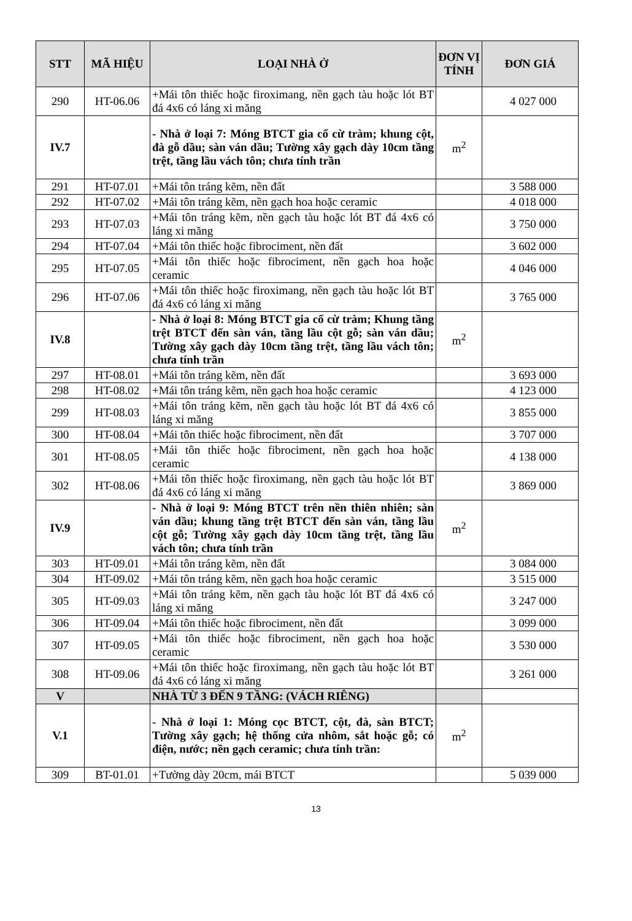| STT | MÃ HIỆU | LOẠI NHÀ Ở | ĐƠN VỊ TÍNH | ĐƠN GIÁ |
| --- | --- | --- | --- | --- |
| 290 | HT-06.06 | +Mái tôn thiếc hoặc firoximang, nền gạch tàu hoặc lót BT đá 4x6 có láng xi măng | | 4 027 000 |
| IV.7 | | - Nhà ở loại 7: Móng BTCT gia cố cừ tràm; khung cột, đà gỗ dầu; sàn ván dầu; Tường xây gạch dày 10cm tầng trệt, tầng lầu vách tôn; chưa tính trần | m<sup>2</sup> | |
| 291 | HT-07.01 | +Mái tôn tráng kẽm, nền đất | | 3 588 000 |
| 292 | HT-07.02 | +Mái tôn tráng kẽm, nền gạch hoa hoặc ceramic | | 4 018 000 |
| 293 | HT-07.03 | +Mái tôn tráng kẽm, nền gạch tàu hoặc lót BT đá 4x6 có láng xi măng | | 3 750 000 |
| 294 | HT-07.04 | +Mái tôn thiếc hoặc fibrociment, nền đất | | 3 602 000 |
| 295 | HT-07.05 | +Mái tôn thiếc hoặc fibrociment, nền gạch hoa hoặc ceramic | | 4 046 000 |
| 296 | HT-07.06 | +Mái tôn thiếc hoặc firoximang, nền gạch tàu hoặc lót BT đá 4x6 có láng xi măng | | 3 765 000 |
| IV.8 | | - Nhà ở loại 8: Móng BTCT gia cố cừ tràm; Khung tầng trệt BTCT đến sàn ván, tầng lầu cột gỗ; sàn ván dầu; Tường xây gạch dày 10cm tầng trệt, tầng lầu vách tôn; chưa tính trần | m<sup>2</sup> | |
| 297 | HT-08.01 | +Mái tôn tráng kẽm, nền đất | | 3 693 000 |
| 298 | HT-08.02 | +Mái tôn tráng kẽm, nền gạch hoa hoặc ceramic | | 4 123 000 |
| 299 | HT-08.03 | +Mái tôn tráng kẽm, nền gạch tàu hoặc lót BT đá 4x6 có láng xi măng | | 3 855 000 |
| 300 | HT-08.04 | +Mái tôn thiếc hoặc fibrociment, nền đất | | 3 707 000 |
| 301 | HT-08.05 | +Mái tôn thiếc hoặc fibrociment, nền gạch hoa hoặc ceramic | | 4 138 000 |
| 302 | HT-08.06 | +Mái tôn thiếc hoặc firoximang, nền gạch tàu hoặc lót BT đá 4x6 có láng xi măng | | 3 869 000 |
| IV.9 | | - Nhà ở loại 9: Móng BTCT trên nền thiên nhiên; sàn ván dầu; khung tầng trệt BTCT đến sàn ván, tầng lầu cột gỗ; Tường xây gạch dày 10cm tầng trệt, tầng lầu vách tôn; chưa tính trần | m<sup>2</sup> | |
| 303 | HT-09.01 | +Mái tôn tráng kẽm, nền đất | | 3 084 000 |
| 304 | HT-09.02 | +Mái tôn tráng kẽm, nền gạch hoa hoặc ceramic | | 3 515 000 |
| 305 | HT-09.03 | +Mái tôn tráng kẽm, nền gạch tàu hoặc lót BT đá 4x6 có láng xi măng | | 3 247 000 |
| 306 | HT-09.04 | +Mái tôn thiếc hoặc fibrociment, nền đất | | 3 099 000 |
| 307 | HT-09.05 | +Mái tôn thiếc hoặc fibrociment, nền gạch hoa hoặc ceramic | | 3 530 000 |
| 308 | HT-09.06 | +Mái tôn thiếc hoặc firoximang, nền gạch tàu hoặc lót BT đá 4x6 có láng xi măng | | 3 261 000 |
| V | | NHÀ TỪ 3 ĐẾN 9 TẦNG: (VÁCH RIÊNG) | | |
| V.1 | | - Nhà ở loại 1: Móng cọc BTCT, cột, đà, sàn BTCT; Tường xây gạch; hệ thống cửa nhôm, sắt hoặc gỗ; có điện, nước; nền gạch ceramic; chưa tính trần: | m<sup>2</sup> | |
| 309 | BT-01.01 | +Tường dày 20cm, mái BTCT | | 5 039 000 |
13